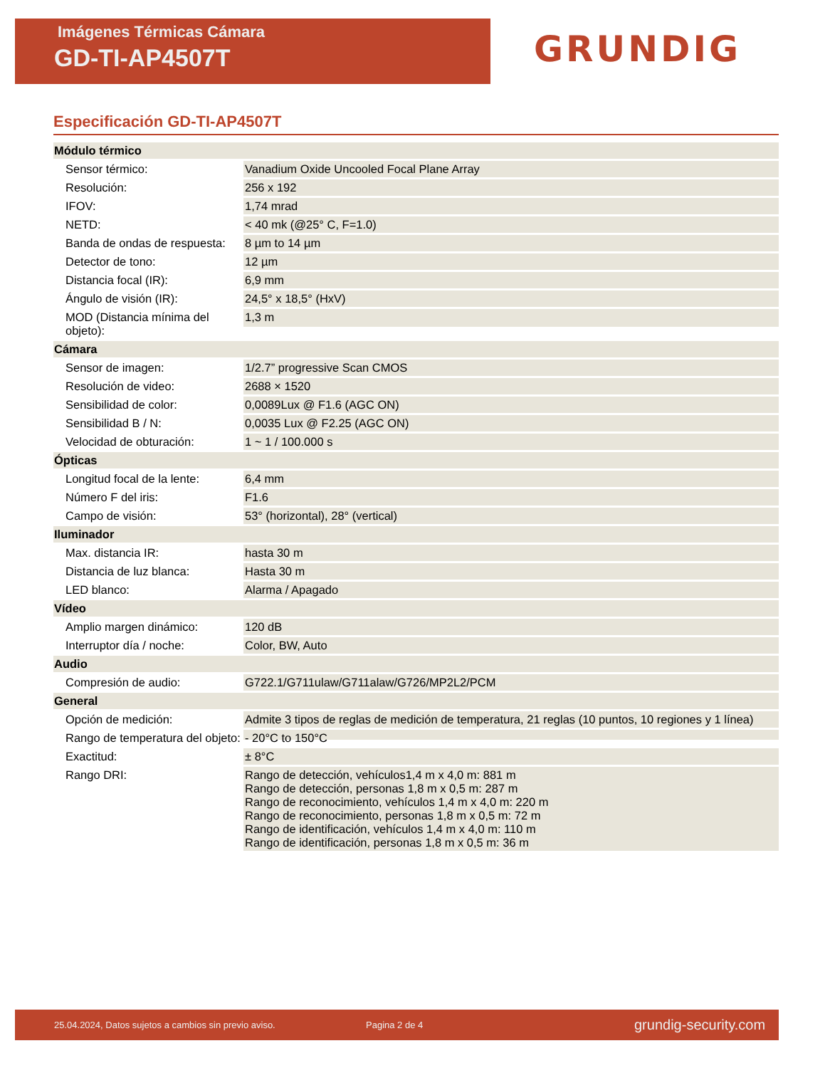Imágenes Térmicas Cámara
GD-TI-AP4507T
GRUNDIG
Especificación GD-TI-AP4507T
| Módulo térmico | |
| Sensor térmico: | Vanadium Oxide Uncooled Focal Plane Array |
| Resolución: | 256 x 192 |
| IFOV: | 1,74 mrad |
| NETD: | < 40 mk (@25° C, F=1.0) |
| Banda de ondas de respuesta: | 8 µm to 14 µm |
| Detector de tono: | 12 µm |
| Distancia focal (IR): | 6,9 mm |
| Ángulo de visión (IR): | 24,5° x 18,5° (HxV) |
| MOD (Distancia mínima del objeto): | 1,3 m |
| Cámara | |
| Sensor de imagen: | 1/2.7” progressive Scan CMOS |
| Resolución de video: | 2688 × 1520 |
| Sensibilidad de color: | 0,0089Lux @ F1.6 (AGC ON) |
| Sensibilidad B / N: | 0,0035 Lux @ F2.25 (AGC ON) |
| Velocidad de obturación: | 1 ~ 1 / 100.000 s |
| Ópticas | |
| Longitud focal de la lente: | 6,4 mm |
| Número F del iris: | F1.6 |
| Campo de visión: | 53° (horizontal), 28° (vertical) |
| Iluminador | |
| Max. distancia IR: | hasta 30 m |
| Distancia de luz blanca: | Hasta 30 m |
| LED blanco: | Alarma / Apagado |
| Vídeo | |
| Amplio margen dinámico: | 120 dB |
| Interruptor día / noche: | Color, BW, Auto |
| Audio | |
| Compresión de audio: | G722.1/G711ulaw/G711alaw/G726/MP2L2/PCM |
| General | |
| Opción de medición: | Admite 3 tipos de reglas de medición de temperatura, 21 reglas (10 puntos, 10 regiones y 1 línea) |
| Rango de temperatura del objeto: | - 20°C to 150°C |
| Exactitud: | ± 8°C |
| Rango DRI: | Rango de detección, vehículos1,4 m x 4,0 m: 881 m Rango de detección, personas 1,8 m x 0,5 m: 287 m Rango de reconocimiento, vehículos 1,4 m x 4,0 m: 220 m Rango de reconocimiento, personas 1,8 m x 0,5 m: 72 m Rango de identificación, vehículos 1,4 m x 4,0 m: 110 m Rango de identificación, personas 1,8 m x 0,5 m: 36 m |
25.04.2024, Datos sujetos a cambios sin previo aviso. Pagina 2 de 4 grundig-security.com